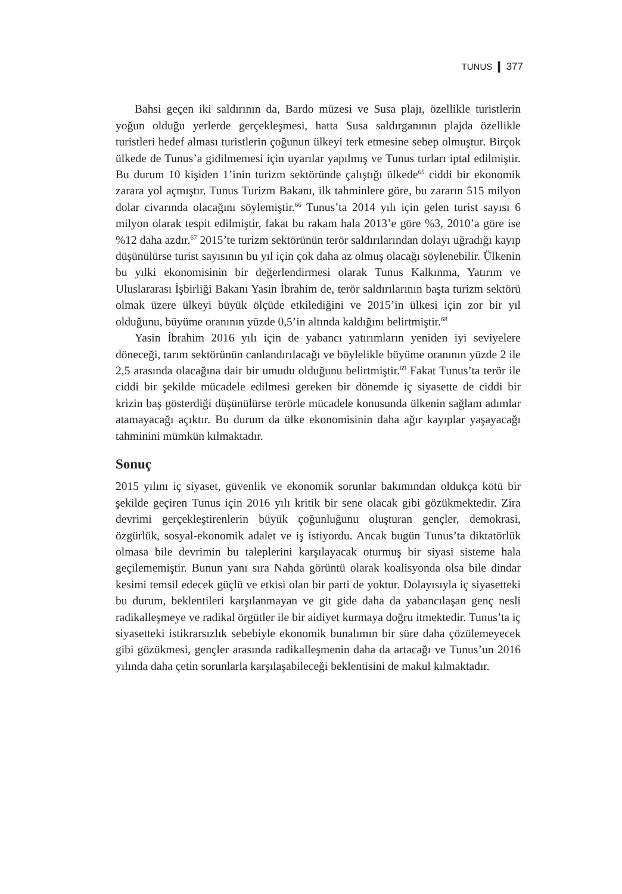TUNUS ❙ 377
Bahsi geçen iki saldırının da, Bardo müzesi ve Susa plajı, özellikle turistlerin yoğun olduğu yerlerde gerçekleşmesi, hatta Susa saldırganının plajda özellikle turistleri hedef alması turistlerin çoğunun ülkeyi terk etmesine sebep olmuştur. Birçok ülkede de Tunus’a gidilmemesi için uyarılar yapılmış ve Tunus turları iptal edilmiştir. Bu durum 10 kişiden 1’inin turizm sektöründe çalıştığı ülkede<sup>65</sup> ciddi bir ekonomik zarara yol açmıştır. Tunus Turizm Bakanı, ilk tahminlere göre, bu zararın 515 milyon dolar civarında olacağını söylemiştir.<sup>66</sup> Tunus’ta 2014 yılı için gelen turist sayısı 6 milyon olarak tespit edilmiştir, fakat bu rakam hala 2013’e göre %3, 2010’a göre ise %12 daha azdır.<sup>67</sup> 2015’te turizm sektörünün terör saldırılarından dolayı uğradığı kayıp düşünülürse turist sayısının bu yıl için çok daha az olmuş olacağı söylenebilir. Ülkenin bu yılki ekonomisinin bir değerlendirmesi olarak Tunus Kalkınma, Yatırım ve Uluslararası İşbirliği Bakanı Yasin İbrahim de, terör saldırılarının başta turizm sektörü olmak üzere ülkeyi büyük ölçüde etkilediğini ve 2015’in ülkesi için zor bir yıl olduğunu, büyüme oranının yüzde 0,5’in altında kaldığını belirtmiştir.<sup>68</sup>
Yasin İbrahim 2016 yılı için de yabancı yatırımların yeniden iyi seviyelere döneceği, tarım sektörünün canlandırılacağı ve böylelikle büyüme oranının yüzde 2 ile 2,5 arasında olacağına dair bir umudu olduğunu belirtmiştir.<sup>69</sup> Fakat Tunus’ta terör ile ciddi bir şekilde mücadele edilmesi gereken bir dönemde iç siyasette de ciddi bir krizin baş gösterdiği düşünülürse terörle mücadele konusunda ülkenin sağlam adımlar atamayacağı açıktır. Bu durum da ülke ekonomisinin daha ağır kayıplar yaşayacağı tahminini mümkün kılmaktadır.
Sonuç
2015 yılını iç siyaset, güvenlik ve ekonomik sorunlar bakımından oldukça kötü bir şekilde geçiren Tunus için 2016 yılı kritik bir sene olacak gibi gözükmektedir. Zira devrimi gerçekleştirenlerin büyük çoğunluğunu oluşturan gençler, demokrasi, özgürlük, sosyal-ekonomik adalet ve iş istiyordu. Ancak bugün Tunus’ta diktatörlük olmasa bile devrimin bu taleplerini karşılayacak oturmuş bir siyasi sisteme hala geçilememiştir. Bunun yanı sıra Nahda görüntü olarak koalisyonda olsa bile dindar kesimi temsil edecek güçlü ve etkisi olan bir parti de yoktur. Dolayısıyla iç siyasetteki bu durum, beklentileri karşılanmayan ve git gide daha da yabancılaşan genç nesli radikalleşmeye ve radikal örgütler ile bir aidiyet kurmaya doğru itmektedir. Tunus’ta iç siyasetteki istikrarsızlık sebebiyle ekonomik bunalımın bir süre daha çözülemeyecek gibi gözükmesi, gençler arasında radikalleşmenin daha da artacağı ve Tunus’un 2016 yılında daha çetin sorunlarla karşılaşabileceği beklentisini de makul kılmaktadır.